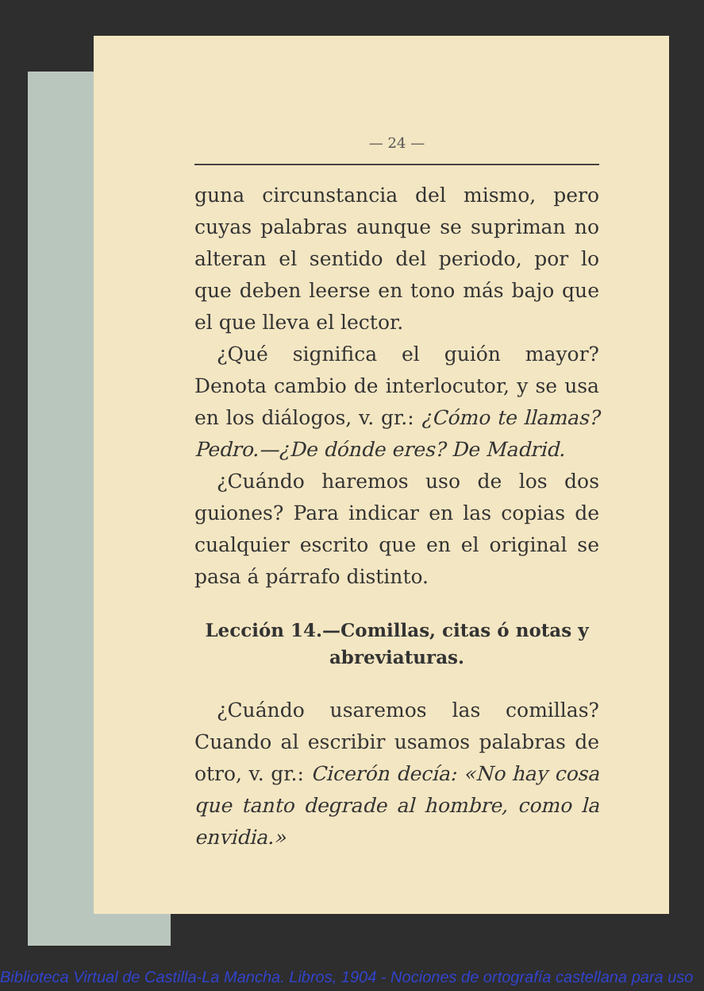— 24 —
guna circunstancia del mismo, pero cuyas palabras aunque se supriman no alteran el sentido del periodo, por lo que deben leerse en tono más bajo que el que lleva el lector.
¿Qué significa el guión mayor? Denota cambio de interlocutor, y se usa en los diálogos, v. gr.: ¿Cómo te llamas? Pedro.—¿De dónde eres? De Madrid.
¿Cuándo haremos uso de los dos guiones? Para indicar en las copias de cualquier escrito que en el original se pasa á párrafo distinto.
Lección 14.—Comillas, citas ó notas y abreviaturas.
¿Cuándo usaremos las comillas? Cuando al escribir usamos palabras de otro, v. gr.: Cicerón decía: «No hay cosa que tanto degrade al hombre, como la envidia.»
Biblioteca Virtual de Castilla-La Mancha. Libros, 1904 - Nociones de ortografía castellana para uso